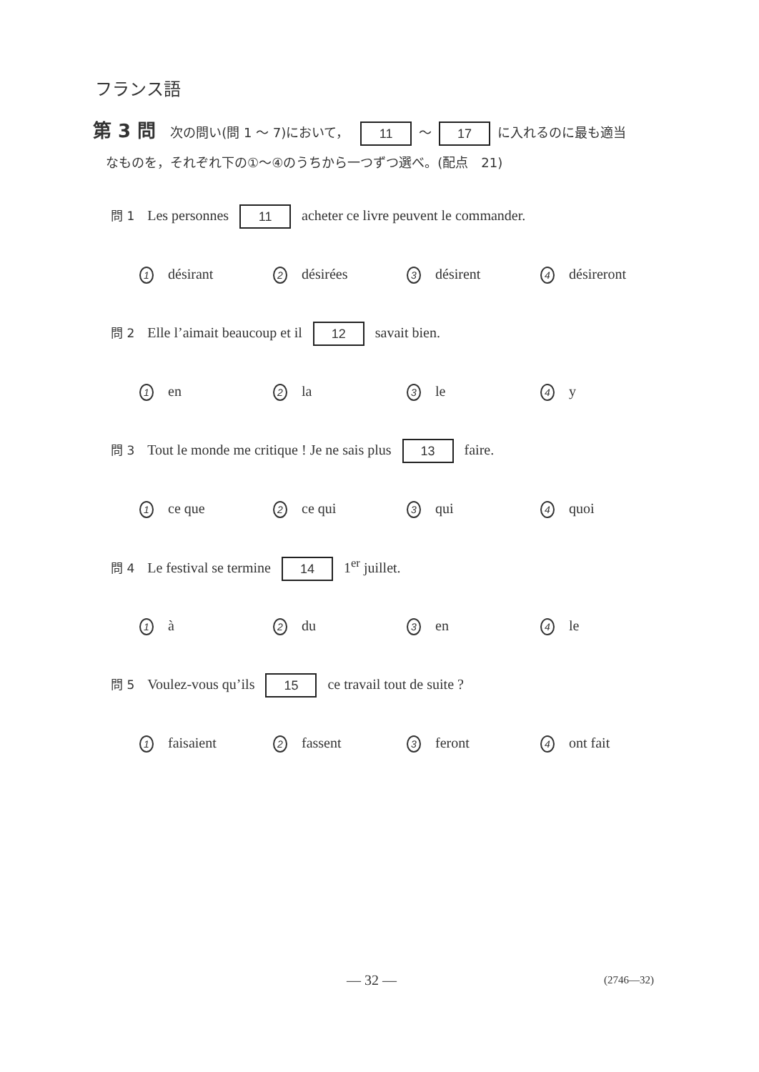フランス語
第 3 問 次の問い(問 1 ～ 7)において， 11 ～ 17 に入れるのに最も適当
　なものを，それぞれ下の①～④のうちから一つずつ選べ。(配点　21)
問 1 Les personnes 11 acheter ce livre peuvent le commander.
1 désirant 2 désirées 3 désirent 4 désireront
問 2 Elle l’aimait beaucoup et il 12 savait bien.
1 en 2 la 3 le 4 y
問 3 Tout le monde me critique ! Je ne sais plus 13 faire.
1 ce que 2 ce qui 3 qui 4 quoi
問 4 Le festival se termine 14 1<sup>er</sup> juillet.
1 à 2 du 3 en 4 le
問 5 Voulez-vous qu’ils 15 ce travail tout de suite ?
1 faisaient 2 fassent 3 feront 4 ont fait
— 32 — (2746—32)